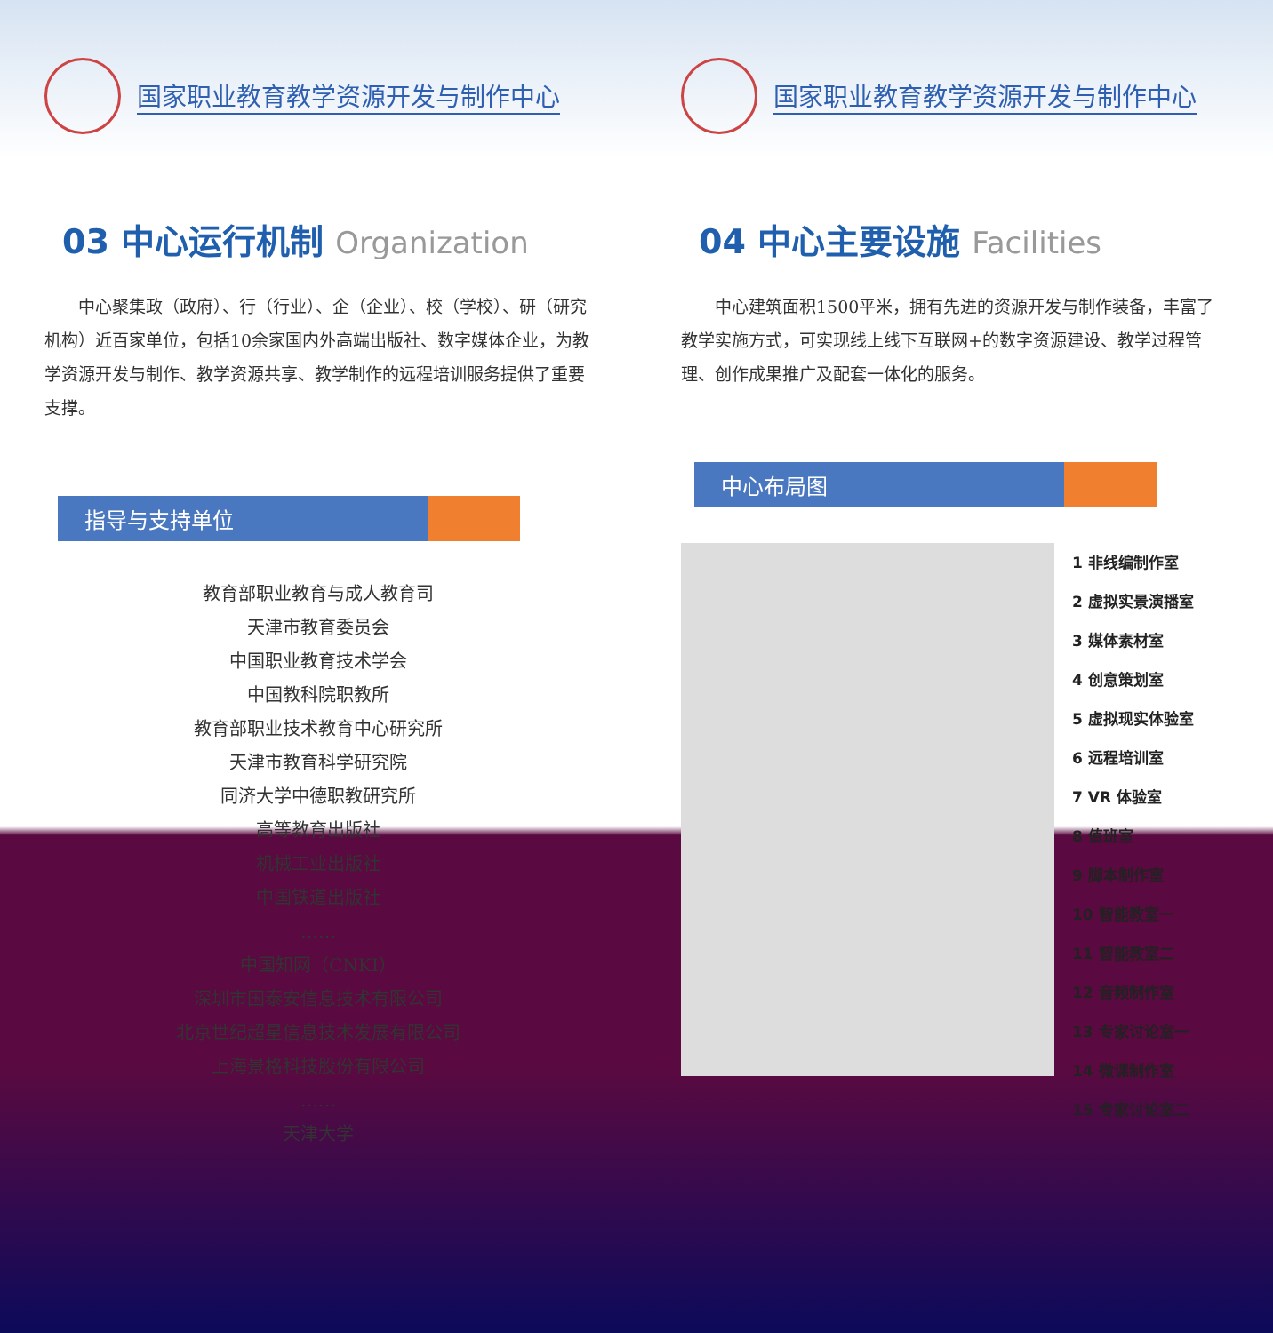国家职业教育教学资源开发与制作中心
03 中心运行机制 Organization
中心聚集政（政府）、行（行业）、企（企业）、校（学校）、研（研究机构）近百家单位，包括10余家国内外高端出版社、数字媒体企业，为教学资源开发与制作、教学资源共享、教学制作的远程培训服务提供了重要支撑。
指导与支持单位
教育部职业教育与成人教育司
天津市教育委员会
中国职业教育技术学会
中国教科院职教所
教育部职业技术教育中心研究所
天津市教育科学研究院
同济大学中德职教研究所
高等教育出版社
机械工业出版社
中国铁道出版社
……
中国知网（CNKI）
深圳市国泰安信息技术有限公司
北京世纪超星信息技术发展有限公司
上海景格科技股份有限公司
……
天津大学
国家职业教育教学资源开发与制作中心
04 中心主要设施 Facilities
中心建筑面积1500平米，拥有先进的资源开发与制作装备，丰富了教学实施方式，可实现线上线下互联网+的数字资源建设、教学过程管理、创作成果推广及配套一体化的服务。
中心布局图
1 非线编制作室
2 虚拟实景演播室
3 媒体素材室
4 创意策划室
5 虚拟现实体验室
6 远程培训室
7 VR 体验室
8 值班室
9 脚本制作室
10 智能教室一
11 智能教室二
12 音频制作室
13 专家讨论室一
14 微课制作室
15 专家讨论室二